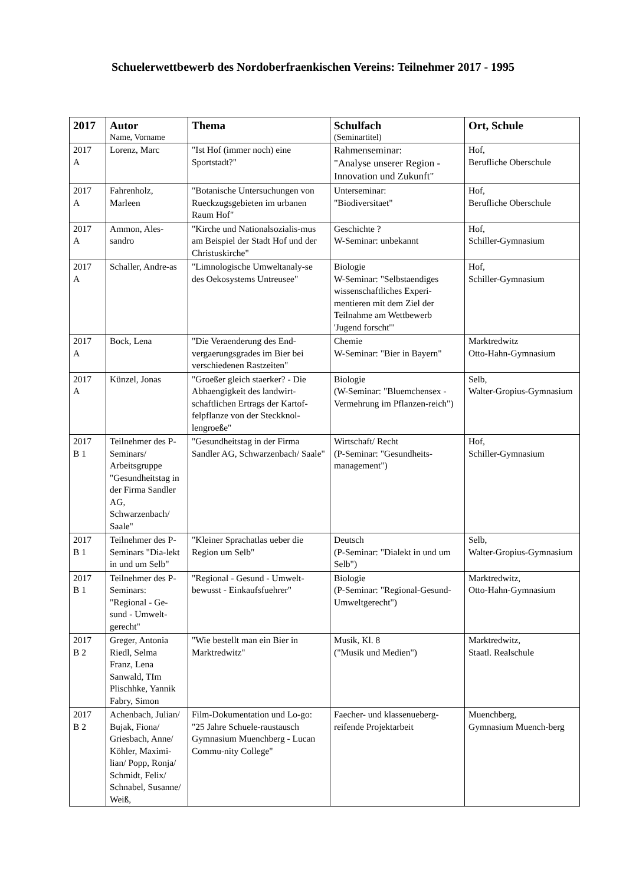Schuelerwettbewerb des Nordoberfraenkischen Vereins: Teilnehmer 2017 - 1995
| 2017 | Autor Name, Vorname | Thema | Schulfach (Seminartitel) | Ort, Schule |
| --- | --- | --- | --- | --- |
| 2017 A | Lorenz, Marc | "Ist Hof (immer noch) eine Sportstadt?" | Rahmenseminar: "Analyse unserer Region - Innovation und Zukunft" | Hof, Berufliche Oberschule |
| 2017 A | Fahrenholz, Marleen | "Botanische Untersuchungen von Rueckzugsgebieten im urbanen Raum Hof" | Unterseminar: "Biodiversitaet" | Hof, Berufliche Oberschule |
| 2017 A | Ammon, Ales-sandro | "Kirche und Nationalsozialis-mus am Beispiel der Stadt Hof und der Christuskirche" | Geschichte ? W-Seminar: unbekannt | Hof, Schiller-Gymnasium |
| 2017 A | Schaller, Andre-as | "Limnologische Umweltanaly-se des Oekosystems Untreusee" | Biologie W-Seminar: "Selbstaendiges wissenschaftliches Experi-mentieren mit dem Ziel der Teilnahme am Wettbewerb 'Jugend forscht'" | Hof, Schiller-Gymnasium |
| 2017 A | Bock, Lena | "Die Veraenderung des End-vergaerungsgrades im Bier bei verschiedenen Rastzeiten" | Chemie W-Seminar: "Bier in Bayern" | Marktredwitz Otto-Hahn-Gymnasium |
| 2017 A | Künzel, Jonas | "Groeßer gleich staerker? - Die Abhaengigkeit des landwirt-schaftlichen Ertrags der Kartof-felpflanze von der Steckknol-lengroeße" | Biologie (W-Seminar: "Bluemchensex - Vermehrung im Pflanzen-reich") | Selb, Walter-Gropius-Gymnasium |
| 2017 B 1 | Teilnehmer des P-Seminars/ Arbeitsgruppe "Gesundheitstag in der Firma Sandler AG, Schwarzenbach/ Saale" | "Gesundheitstag in der Firma Sandler AG, Schwarzenbach/ Saale" | Wirtschaft/ Recht (P-Seminar: "Gesundheits-management") | Hof, Schiller-Gymnasium |
| 2017 B 1 | Teilnehmer des P-Seminars "Dia-lekt in und um Selb" | "Kleiner Sprachatlas ueber die Region um Selb" | Deutsch (P-Seminar: "Dialekt in und um Selb") | Selb, Walter-Gropius-Gymnasium |
| 2017 B 1 | Teilnehmer des P-Seminars: "Regional - Ge-sund - Umwelt-gerecht" | "Regional - Gesund - Umwelt-bewusst - Einkaufsfuehrer" | Biologie (P-Seminar: "Regional-Gesund-Umweltgerecht") | Marktredwitz, Otto-Hahn-Gymnasium |
| 2017 B 2 | Greger, Antonia Riedl, Selma Franz, Lena Sanwald, TIm Plischhke, Yannik Fabry, Simon | "Wie bestellt man ein Bier in Marktredwitz" | Musik, Kl. 8 ("Musik und Medien") | Marktredwitz, Staatl. Realschule |
| 2017 B 2 | Achenbach, Julian/ Bujak, Fiona/ Griesbach, Anne/ Köhler, Maximi-lian/ Popp, Ronja/ Schmidt, Felix/ Schnabel, Susanne/ Weiß, | Film-Dokumentation und Lo-go: "25 Jahre Schuele-raustausch Gymnasium Muenchberg - Lucan Commu-nity College" | Faecher- und klassenueberg-reifende Projektarbeit | Muenchberg, Gymnasium Muench-berg |